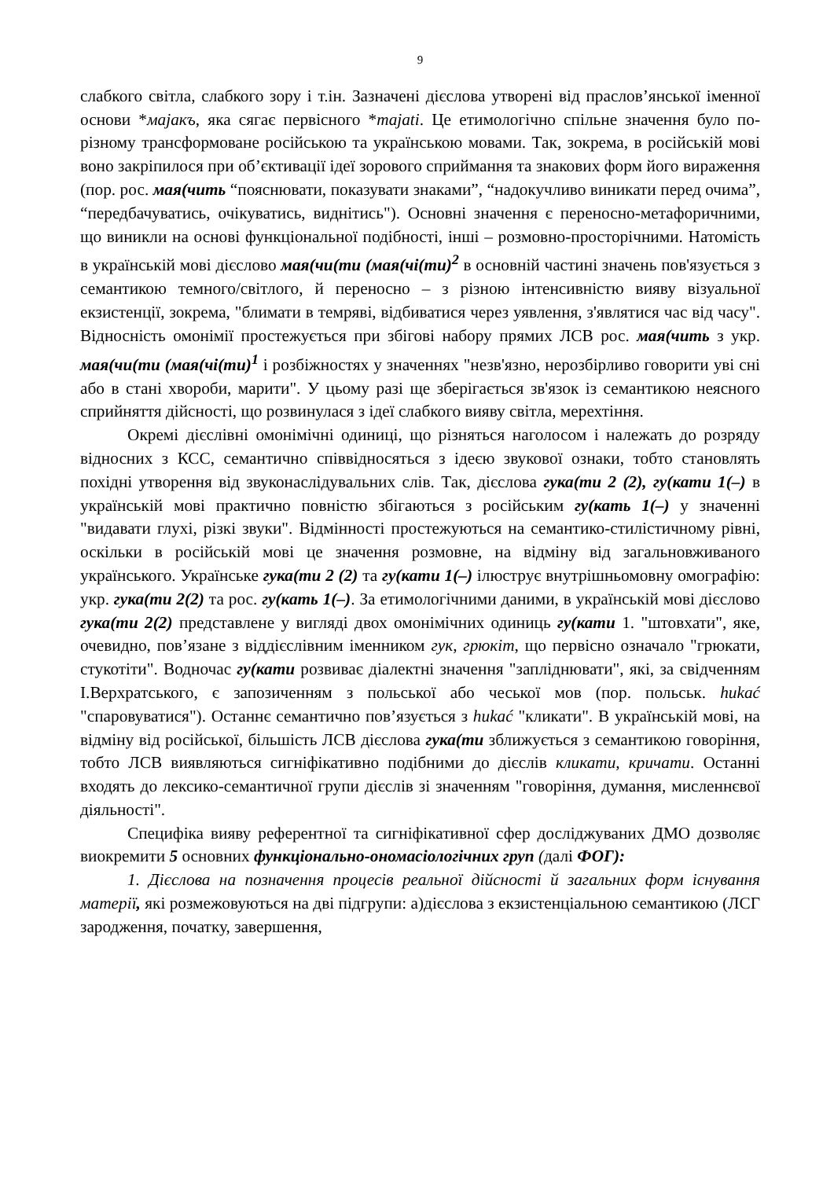9
слабкого світла, слабкого зору і т.ін. Зазначені дієслова утворені від праслов’янської іменної основи *мајакъ, яка сягає первісного *majati. Це етимологічно спільне значення було по-різному трансформоване російською та українською мовами. Так, зокрема, в російській мові воно закріпилося при об’єктивації ідеї зорового сприймання та знакових форм його вираження (пор. рос. мая(чить “пояснювати, показувати знаками”, “надокучливо виникати перед очима”, “передбачуватись, очікуватись, виднітись"). Основні значення є переносно-метафоричними, що виникли на основі функціональної подібності, інші – розмовно-просторічними. Натомість в українській мові дієслово мая(чи(ти (мая(чі(ти)<sup>2</sup> в основній частині значень пов'язується з семантикою темного/світлого, й переносно – з різною інтенсивністю вияву візуальної екзистенції, зокрема, "блимати в темряві, відбиватися через уявлення, з'являтися час від часу". Відносність омонімії простежується при збігові набору прямих ЛСВ рос. мая(чить з укр. мая(чи(ти (мая(чі(ти)<sup>1</sup> і розбіжностях у значеннях "незв'язно, нерозбірливо говорити уві сні або в стані хвороби, марити". У цьому разі ще зберігається зв'язок із семантикою неясного сприйняття дійсності, що розвинулася з ідеї слабкого вияву світла, мерехтіння.
Окремі дієслівні омонімічні одиниці, що різняться наголосом і належать до розряду відносних з КСС, семантично співвідносяться з ідеєю звукової ознаки, тобто становлять похідні утворення від звуконаслідувальних слів. Так, дієслова гука(ти 2 (2), гу(кати 1(–) в українській мові практично повністю збігаються з російським гу(кать 1(–) у значенні "видавати глухі, різкі звуки". Відмінності простежуються на семантико-стилістичному рівні, оскільки в російській мові це значення розмовне, на відміну від загальновживаного українського. Українське гука(ти 2 (2) та гу(кати 1(–) ілюструє внутрішньомовну омографію: укр. гука(ти 2(2) та рос. гу(кать 1(–). За етимологічними даними, в українській мові дієслово гука(ти 2(2) представлене у вигляді двох омонімічних одиниць гу(кати 1. "штовхати", яке, очевидно, пов’язане з віддієслівним іменником гук, грюкіт, що первісно означало "грюкати, стукотіти". Водночас гу(кати розвиває діалектні значення "запліднювати", які, за свідченням І.Верхратського, є запозиченням з польської або чеської мов (пор. польськ. hukać "спаровуватися"). Останнє семантично пов’язується з hukać "кликати". В українській мові, на відміну від російської, більшість ЛСВ дієслова гука(ти зближується з семантикою говоріння, тобто ЛСВ виявляються сигніфікативно подібними до дієслів кликати, кричати. Останні входять до лексико-семантичної групи дієслів зі значенням "говоріння, думання, мисленнєвої діяльності".
Специфіка вияву референтної та сигніфікативної сфер досліджуваних ДМО дозволяє виокремити 5 основних функціонально-ономасіологічних груп (далі ФОГ):
1. Дієслова на позначення процесів реальної дійсності й загальних форм існування матерії, які розмежовуються на дві підгрупи: а)дієслова з екзистенціальною семантикою (ЛСГ зародження, початку, завершення,